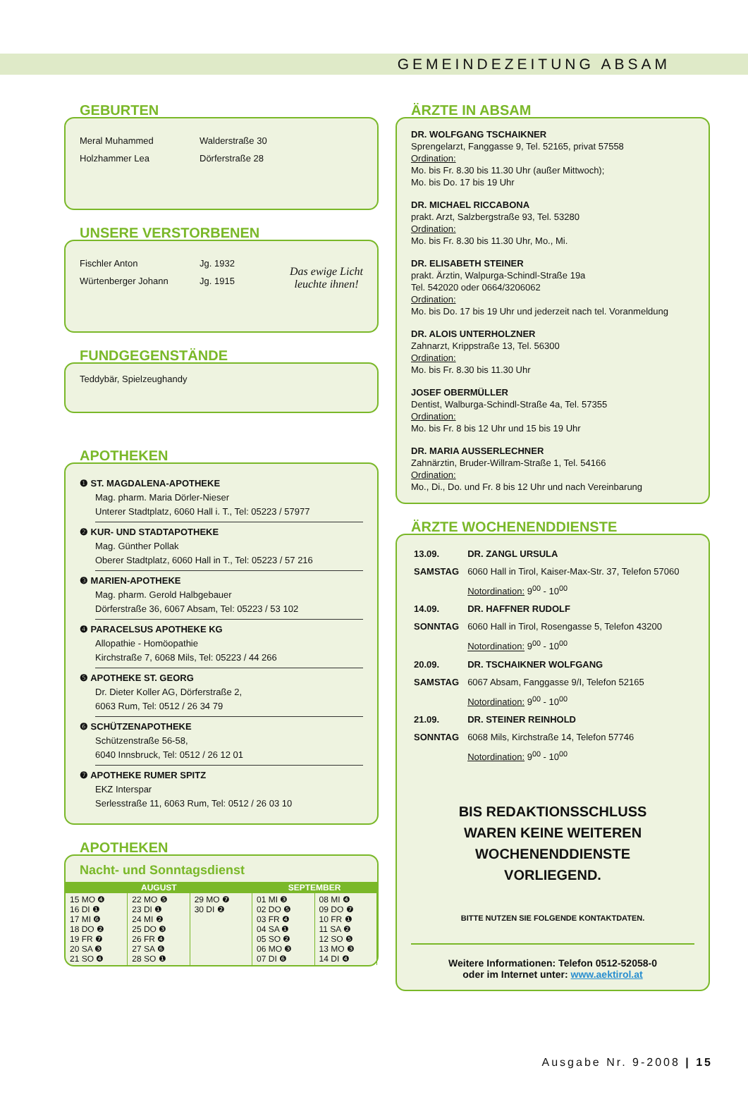GEMEINDEZEITUNG ABSAM
GEBURTEN
Meral Muhammed Walderstraße 30
Holzhammer Lea Dörferstraße 28
UNSERE VERSTORBENEN
Fischler Anton Jg. 1932
Würtenberger Johann Jg. 1915
Das ewige Licht
leuchte ihnen!
FUNDGEGENSTÄNDE
Teddybär, Spielzeughandy
APOTHEKEN
❶ ST. MAGDALENA-APOTHEKE
Mag. pharm. Maria Dörler-Nieser
Unterer Stadtplatz, 6060 Hall i. T., Tel: 05223 / 57977
❷ KUR- UND STADTAPOTHEKE
Mag. Günther Pollak
Oberer Stadtplatz, 6060 Hall in T., Tel: 05223 / 57 216
❸ MARIEN-APOTHEKE
Mag. pharm. Gerold Halbgebauer
Dörferstraße 36, 6067 Absam, Tel: 05223 / 53 102
❹ PARACELSUS APOTHEKE KG
Allopathie - Homöopathie
Kirchstraße 7, 6068 Mils, Tel: 05223 / 44 266
❺ APOTHEKE ST. GEORG
Dr. Dieter Koller AG, Dörferstraße 2,
6063 Rum, Tel: 0512 / 26 34 79
❻ SCHÜTZENAPOTHEKE
Schützenstraße 56-58,
6040 Innsbruck, Tel: 0512 / 26 12 01
❼ APOTHEKE RUMER SPITZ
EKZ Interspar
Serlesstraße 11, 6063 Rum, Tel: 0512 / 26 03 10
APOTHEKEN
Nacht- und Sonntagsdienst
| AUGUST | | | SEPTEMBER | |
| --- | --- | --- | --- | --- |
| 15 MO ❹ 16 DI ❶ 17 MI ❻ 18 DO ❷ 19 FR ❼ 20 SA ❸ 21 SO ❹ | 22 MO ❺ 23 DI ❶ 24 MI ❷ 25 DO ❸ 26 FR ❹ 27 SA ❻ 28 SO ❶ | 29 MO ❼ 30 DI ❷ | 01 MI ❸ 02 DO ❺ 03 FR ❹ 04 SA ❶ 05 SO ❷ 06 MO ❸ 07 DI ❻ | 08 MI ❹ 09 DO ❼ 10 FR ❶ 11 SA ❷ 12 SO ❺ 13 MO ❸ 14 DI ❹ |
ÄRZTE IN ABSAM
DR. WOLFGANG TSCHAIKNER
Sprengelarzt, Fanggasse 9, Tel. 52165, privat 57558
Ordination:
Mo. bis Fr. 8.30 bis 11.30 Uhr (außer Mittwoch);
Mo. bis Do. 17 bis 19 Uhr
DR. MICHAEL RICCABONA
prakt. Arzt, Salzbergstraße 93, Tel. 53280
Ordination:
Mo. bis Fr. 8.30 bis 11.30 Uhr, Mo., Mi.
DR. ELISABETH STEINER
prakt. Ärztin, Walpurga-Schindl-Straße 19a
Tel. 542020 oder 0664/3206062
Ordination:
Mo. bis Do. 17 bis 19 Uhr und jederzeit nach tel. Voranmeldung
DR. ALOIS UNTERHOLZNER
Zahnarzt, Krippstraße 13, Tel. 56300
Ordination:
Mo. bis Fr. 8.30 bis 11.30 Uhr
JOSEF OBERMÜLLER
Dentist, Walburga-Schindl-Straße 4a, Tel. 57355
Ordination:
Mo. bis Fr. 8 bis 12 Uhr und 15 bis 19 Uhr
DR. MARIA AUSSERLECHNER
Zahnärztin, Bruder-Willram-Straße 1, Tel. 54166
Ordination:
Mo., Di., Do. und Fr. 8 bis 12 Uhr und nach Vereinbarung
ÄRZTE WOCHENENDDIENSTE
| 13.09. | DR. ZANGL URSULA |
| SAMSTAG | 6060 Hall in Tirol, Kaiser-Max-Str. 37, Telefon 57060 |
| | Notordination: 9<sup>00</sup> - 10<sup>00</sup> |
| 14.09. | DR. HAFFNER RUDOLF |
| SONNTAG | 6060 Hall in Tirol, Rosengasse 5, Telefon 43200 |
| | Notordination: 9<sup>00</sup> - 10<sup>00</sup> |
| 20.09. | DR. TSCHAIKNER WOLFGANG |
| SAMSTAG | 6067 Absam, Fanggasse 9/I, Telefon 52165 |
| | Notordination: 9<sup>00</sup> - 10<sup>00</sup> |
| 21.09. | DR. STEINER REINHOLD |
| SONNTAG | 6068 Mils, Kirchstraße 14, Telefon 57746 |
| | Notordination: 9<sup>00</sup> - 10<sup>00</sup> |
BIS REDAKTIONSSCHLUSS
WAREN KEINE WEITEREN
WOCHENENDDIENSTE
VORLIEGEND.
BITTE NUTZEN SIE FOLGENDE KONTAKTDATEN.
Weitere Informationen: Telefon 0512-52058-0
oder im Internet unter: www.aektirol.at
Ausgabe Nr. 9-2008 | 15